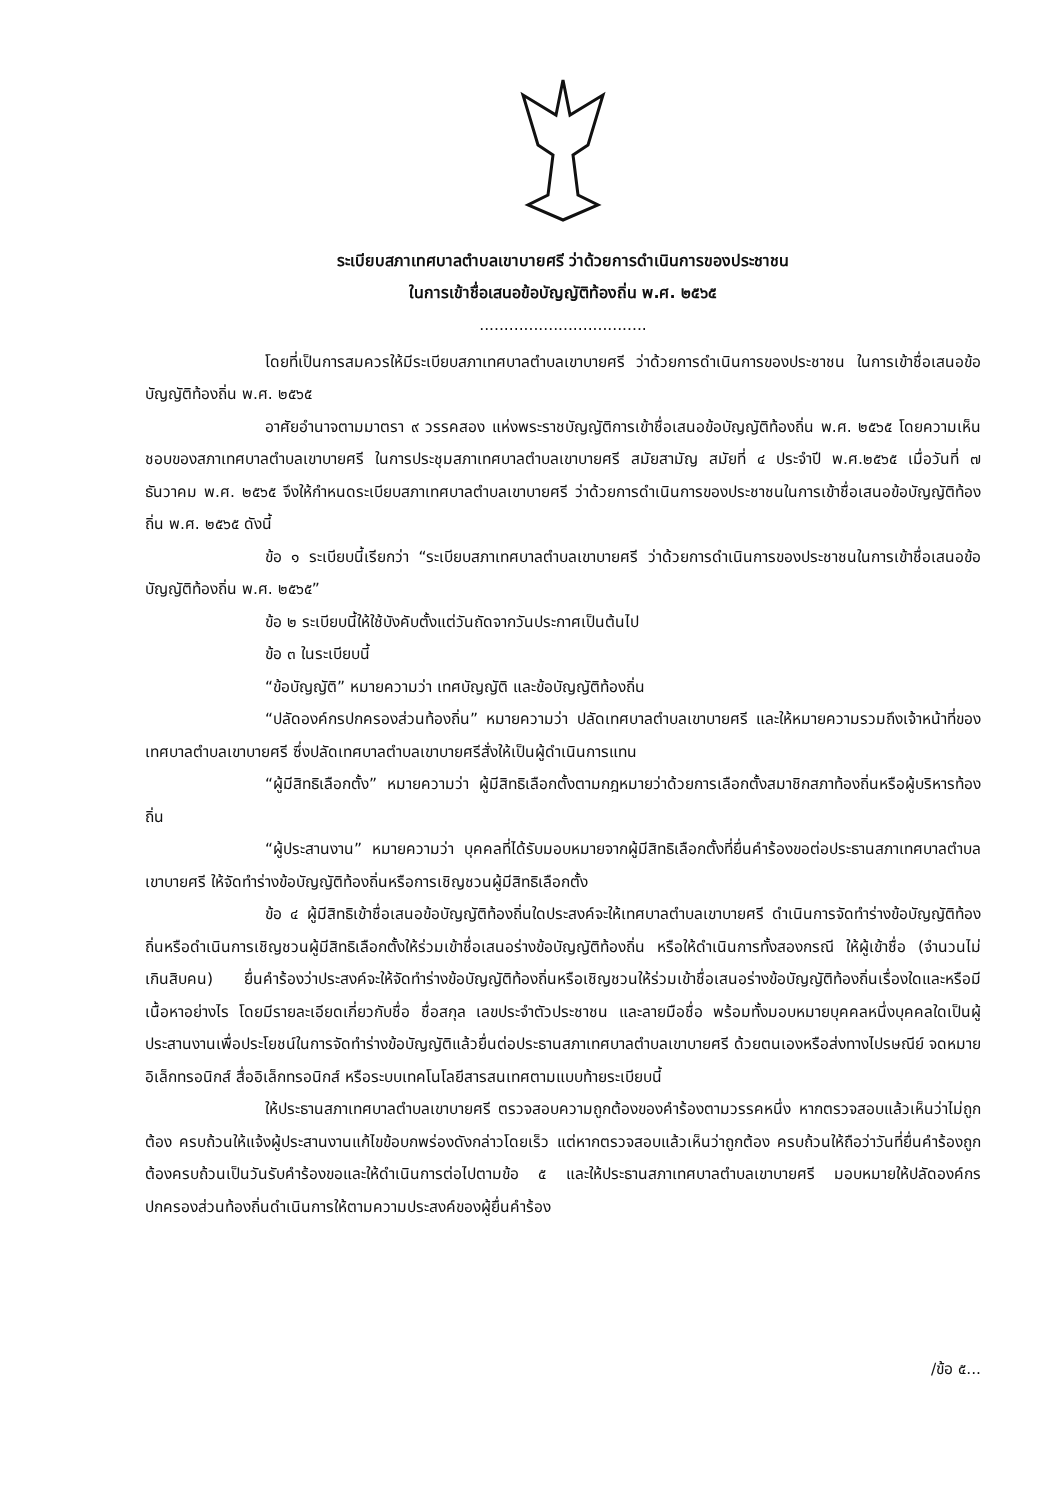ระเบียบสภาเทศบาลตำบลเขาบายศรี ว่าด้วยการดำเนินการของประชาชน
ในการเข้าชื่อเสนอข้อบัญญัติท้องถิ่น พ.ศ. ๒๕๖๕
..................................
โดยที่เป็นการสมควรให้มีระเบียบสภาเทศบาลตำบลเขาบายศรี ว่าด้วยการดำเนินการของประชาชน ในการเข้าชื่อเสนอข้อบัญญัติท้องถิ่น พ.ศ. ๒๕๖๕
อาศัยอำนาจตามมาตรา ๙ วรรคสอง แห่งพระราชบัญญัติการเข้าชื่อเสนอข้อบัญญัติท้องถิ่น พ.ศ. ๒๕๖๕ โดยความเห็นชอบของสภาเทศบาลตำบลเขาบายศรี ในการประชุมสภาเทศบาลตำบลเขาบายศรี สมัยสามัญ สมัยที่ ๔ ประจำปี พ.ศ.๒๕๖๕ เมื่อวันที่ ๗ ธันวาคม พ.ศ. ๒๕๖๕ จึงให้กำหนดระเบียบสภาเทศบาลตำบลเขาบายศรี ว่าด้วยการดำเนินการของประชาชนในการเข้าชื่อเสนอข้อบัญญัติท้องถิ่น พ.ศ. ๒๕๖๕ ดังนี้
ข้อ ๑ ระเบียบนี้เรียกว่า “ระเบียบสภาเทศบาลตำบลเขาบายศรี ว่าด้วยการดำเนินการของประชาชนในการเข้าชื่อเสนอข้อบัญญัติท้องถิ่น พ.ศ. ๒๕๖๕”
ข้อ ๒ ระเบียบนี้ให้ใช้บังคับตั้งแต่วันถัดจากวันประกาศเป็นต้นไป
ข้อ ๓ ในระเบียบนี้
“ข้อบัญญัติ” หมายความว่า เทศบัญญัติ และข้อบัญญัติท้องถิ่น
“ปลัดองค์กรปกครองส่วนท้องถิ่น” หมายความว่า ปลัดเทศบาลตำบลเขาบายศรี และให้หมายความรวมถึงเจ้าหน้าที่ของเทศบาลตำบลเขาบายศรี ซึ่งปลัดเทศบาลตำบลเขาบายศรีสั่งให้เป็นผู้ดำเนินการแทน
“ผู้มีสิทธิเลือกตั้ง” หมายความว่า ผู้มีสิทธิเลือกตั้งตามกฎหมายว่าด้วยการเลือกตั้งสมาชิกสภาท้องถิ่นหรือผู้บริหารท้องถิ่น
“ผู้ประสานงาน” หมายความว่า บุคคลที่ได้รับมอบหมายจากผู้มีสิทธิเลือกตั้งที่ยื่นคำร้องขอต่อประธานสภาเทศบาลตำบลเขาบายศรี ให้จัดทำร่างข้อบัญญัติท้องถิ่นหรือการเชิญชวนผู้มีสิทธิเลือกตั้ง
ข้อ ๔ ผู้มีสิทธิเข้าชื่อเสนอข้อบัญญัติท้องถิ่นใดประสงค์จะให้เทศบาลตำบลเขาบายศรี ดำเนินการจัดทำร่างข้อบัญญัติท้องถิ่นหรือดำเนินการเชิญชวนผู้มีสิทธิเลือกตั้งให้ร่วมเข้าชื่อเสนอร่างข้อบัญญัติท้องถิ่น หรือให้ดำเนินการทั้งสองกรณี ให้ผู้เข้าชื่อ (จำนวนไม่เกินสิบคน) ยื่นคำร้องว่าประสงค์จะให้จัดทำร่างข้อบัญญัติท้องถิ่นหรือเชิญชวนให้ร่วมเข้าชื่อเสนอร่างข้อบัญญัติท้องถิ่นเรื่องใดและหรือมีเนื้อหาอย่างไร โดยมีรายละเอียดเกี่ยวกับชื่อ ชื่อสกุล เลขประจำตัวประชาชน และลายมือชื่อ พร้อมทั้งมอบหมายบุคคลหนึ่งบุคคลใดเป็นผู้ประสานงานเพื่อประโยชน์ในการจัดทำร่างข้อบัญญัติแล้วยื่นต่อประธานสภาเทศบาลตำบลเขาบายศรี ด้วยตนเองหรือส่งทางไปรษณีย์ จดหมายอิเล็กทรอนิกส์ สื่ออิเล็กทรอนิกส์ หรือระบบเทคโนโลยีสารสนเทศตามแบบท้ายระเบียบนี้
ให้ประธานสภาเทศบาลตำบลเขาบายศรี ตรวจสอบความถูกต้องของคำร้องตามวรรคหนึ่ง หากตรวจสอบแล้วเห็นว่าไม่ถูกต้อง ครบถ้วนให้แจ้งผู้ประสานงานแก้ไขข้อบกพร่องดังกล่าวโดยเร็ว แต่หากตรวจสอบแล้วเห็นว่าถูกต้อง ครบถ้วนให้ถือว่าวันที่ยื่นคำร้องถูกต้องครบถ้วนเป็นวันรับคำร้องขอและให้ดำเนินการต่อไปตามข้อ ๕ และให้ประธานสภาเทศบาลตำบลเขาบายศรี มอบหมายให้ปลัดองค์กรปกครองส่วนท้องถิ่นดำเนินการให้ตามความประสงค์ของผู้ยื่นคำร้อง
/ข้อ ๕...